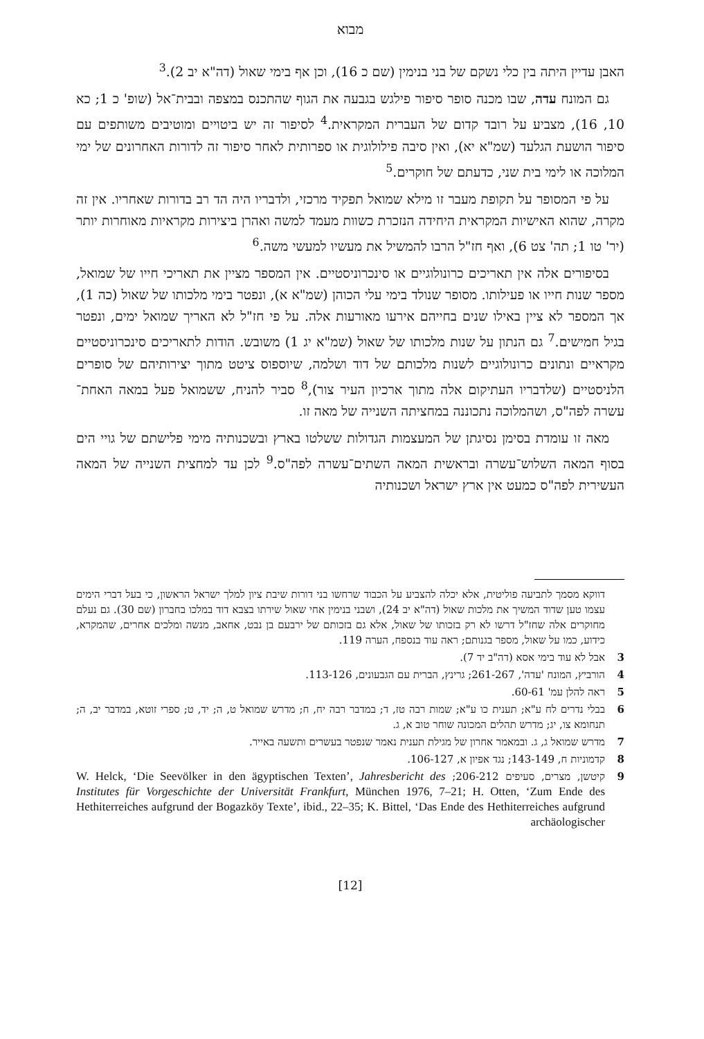מבוא
האבן עדיין היתה בין כלי נשקם של בני בנימין (שם כ 16), וכן אף בימי שאול (דה"א יב 2).<sup>3</sup>
גם המונח עדה, שבו מכנה סופר סיפור פילגש בגבעה את הגוף שהתכנס במצפה ובבית־אל (שופ' כ 1; כא 10, 16), מצביע על רובד קדום של העברית המקראית.<sup>4</sup> לסיפור זה יש ביטויים ומוטיבים משותפים עם סיפור הושעת הגלעד (שמ"א יא), ואין סיבה פילולוגית או ספרותית לאחר סיפור זה לדורות האחרונים של ימי המלוכה או לימי בית שני, כדעתם של חוקרים.<sup>5</sup>
על פי המסופר על תקופת מעבר זו מילא שמואל תפקיד מרכזי, ולדבריו היה הד רב בדורות שאחריו. אין זה מקרה, שהוא האישיות המקראית היחידה הנזכרת כשוות מעמד למשה ואהרן ביצירות מקראיות מאוחרות יותר (יר' טו 1; תה' צט 6), ואף חז"ל הרבו להמשיל את מעשיו למעשי משה.<sup>6</sup>
בסיפורים אלה אין תאריכים כרונולוגיים או סינכרוניסטיים. אין המספר מציין את תאריכי חייו של שמואל, מספר שנות חייו או פעילותו. מסופר שנולד בימי עלי הכוהן (שמ"א א), ונפטר בימי מלכותו של שאול (כה 1), אך המספר לא ציין באילו שנים בחייהם אירעו מאורעות אלה. על פי חז"ל לא האריך שמואל ימים, ונפטר בגיל חמישים.<sup>7</sup> גם הנתון על שנות מלכותו של שאול (שמ"א יג 1) משובש. הודות לתאריכים סינכרוניסטיים מקראיים ונתונים כרונולוגיים לשנות מלכותם של דוד ושלמה, שיוספוס ציטט מתוך יצירותיהם של סופרים הלניסטיים (שלדבריו העתיקום אלה מתוך ארכיון העיר צור),<sup>8</sup> סביר להניח, ששמואל פעל במאה האחת־עשרה לפה"ס, ושהמלוכה נתכוננה במחציתה השנייה של מאה זו.
מאה זו עומדת בסימן נסיגתן של המעצמות הגדולות ששלטו בארץ ובשכנותיה מימי פלישתם של גויי הים בסוף המאה השלוש־עשרה ובראשית המאה השתים־עשרה לפה"ס.<sup>9</sup> לכן עד למחצית השנייה של המאה העשירית לפה"ס כמעט אין ארץ ישראל ושכנותיה
דווקא מסמך לתביעה פוליטית, אלא יכלה להצביע על הכבוד שרחשו בני דורות שיבת ציון למלך ישראל הראשון, כי בעל דברי הימים עצמו טען שדוד המשיך את מלכות שאול (דה"א יב 24), ושבני בנימין אחי שאול שירתו בצבא דוד במלכו בחברון (שם 30). גם נעלם מחוקרים אלה שחז"ל דרשו לא רק בזכותו של שאול, אלא גם בזכותם של ירבעם בן נבט, אחאב, מנשה ומלכים אחרים, שהמקרא, כידוע, כמו על שאול, מספר בגנותם; ראה עוד בנספח, הערה 119.
3 אבל לא עוד בימי אסא (דה"ב יד 7).
4 הורביץ, המונח 'עדה', 261-267; גרינץ, הברית עם הגבעונים, 113-126.
5 ראה להלן עמ' 60-61.
6 בבלי נדרים לח ע"א; תענית כו ע"א; שמות רבה טז, ד; במדבר רבה יח, ח; מדרש שמואל ט, ה; יד, ט; ספרי זוטא, במדבר יב, ה; תנחומא צו, יג; מדרש תהלים המכונה שוחר טוב א, ג.
7 מדרש שמואל ג, ג. ובמאמר אחרון של מגילת תענית נאמר שנפטר בעשרים ותשעה באייר.
8 קדמוניות ח, 143-149; נגד אפיון א, 106-127.
9 קיטשן, מצרים, סעיפים 206-212; W. Helck, ‘Die Seevölker in den ägyptischen Texten’, Jahresbericht des Institutes für Vorgeschichte der Universität Frankfurt, München 1976, 7–21; H. Otten, ‘Zum Ende des Hethiterreiches aufgrund der Bogazköy Texte’, ibid., 22–35; K. Bittel, ‘Das Ende des Hethiterreiches aufgrund archäologischer
[12]